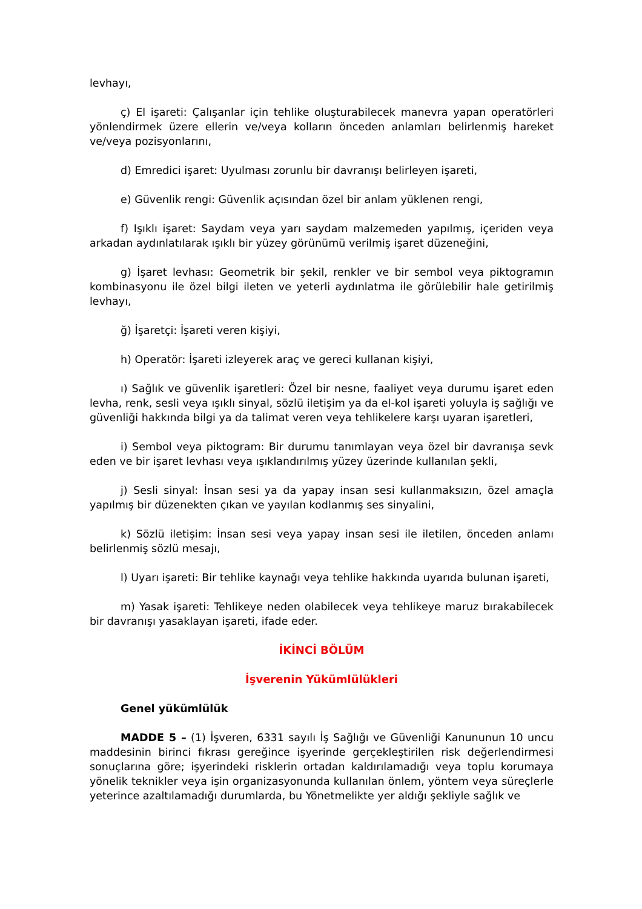levhayı,
ç) El işareti: Çalışanlar için tehlike oluşturabilecek manevra yapan operatörleri yönlendirmek üzere ellerin ve/veya kolların önceden anlamları belirlenmiş hareket ve/veya pozisyonlarını,
d) Emredici işaret: Uyulması zorunlu bir davranışı belirleyen işareti,
e) Güvenlik rengi: Güvenlik açısından özel bir anlam yüklenen rengi,
f) Işıklı işaret: Saydam veya yarı saydam malzemeden yapılmış, içeriden veya arkadan aydınlatılarak ışıklı bir yüzey görünümü verilmiş işaret düzeneğini,
g) İşaret levhası: Geometrik bir şekil, renkler ve bir sembol veya piktogramın kombinasyonu ile özel bilgi ileten ve yeterli aydınlatma ile görülebilir hale getirilmiş levhayı,
ğ) İşaretçi: İşareti veren kişiyi,
h) Operatör: İşareti izleyerek araç ve gereci kullanan kişiyi,
ı) Sağlık ve güvenlik işaretleri: Özel bir nesne, faaliyet veya durumu işaret eden levha, renk, sesli veya ışıklı sinyal, sözlü iletişim ya da el-kol işareti yoluyla iş sağlığı ve güvenliği hakkında bilgi ya da talimat veren veya tehlikelere karşı uyaran işaretleri,
i) Sembol veya piktogram: Bir durumu tanımlayan veya özel bir davranışa sevk eden ve bir işaret levhası veya ışıklandırılmış yüzey üzerinde kullanılan şekli,
j) Sesli sinyal: İnsan sesi ya da yapay insan sesi kullanmaksızın, özel amaçla yapılmış bir düzenekten çıkan ve yayılan kodlanmış ses sinyalini,
k) Sözlü iletişim: İnsan sesi veya yapay insan sesi ile iletilen, önceden anlamı belirlenmiş sözlü mesajı,
l) Uyarı işareti: Bir tehlike kaynağı veya tehlike hakkında uyarıda bulunan işareti,
m) Yasak işareti: Tehlikeye neden olabilecek veya tehlikeye maruz bırakabilecek bir davranışı yasaklayan işareti, ifade eder.
İKİNCİ BÖLÜM
İşverenin Yükümlülükleri
Genel yükümlülük
MADDE 5 – (1) İşveren, 6331 sayılı İş Sağlığı ve Güvenliği Kanununun 10 uncu maddesinin birinci fıkrası gereğince işyerinde gerçekleştirilen risk değerlendirmesi sonuçlarına göre; işyerindeki risklerin ortadan kaldırılamadığı veya toplu korumaya yönelik teknikler veya işin organizasyonunda kullanılan önlem, yöntem veya süreçlerle yeterince azaltılamadığı durumlarda, bu Yönetmelikte yer aldığı şekliyle sağlık ve